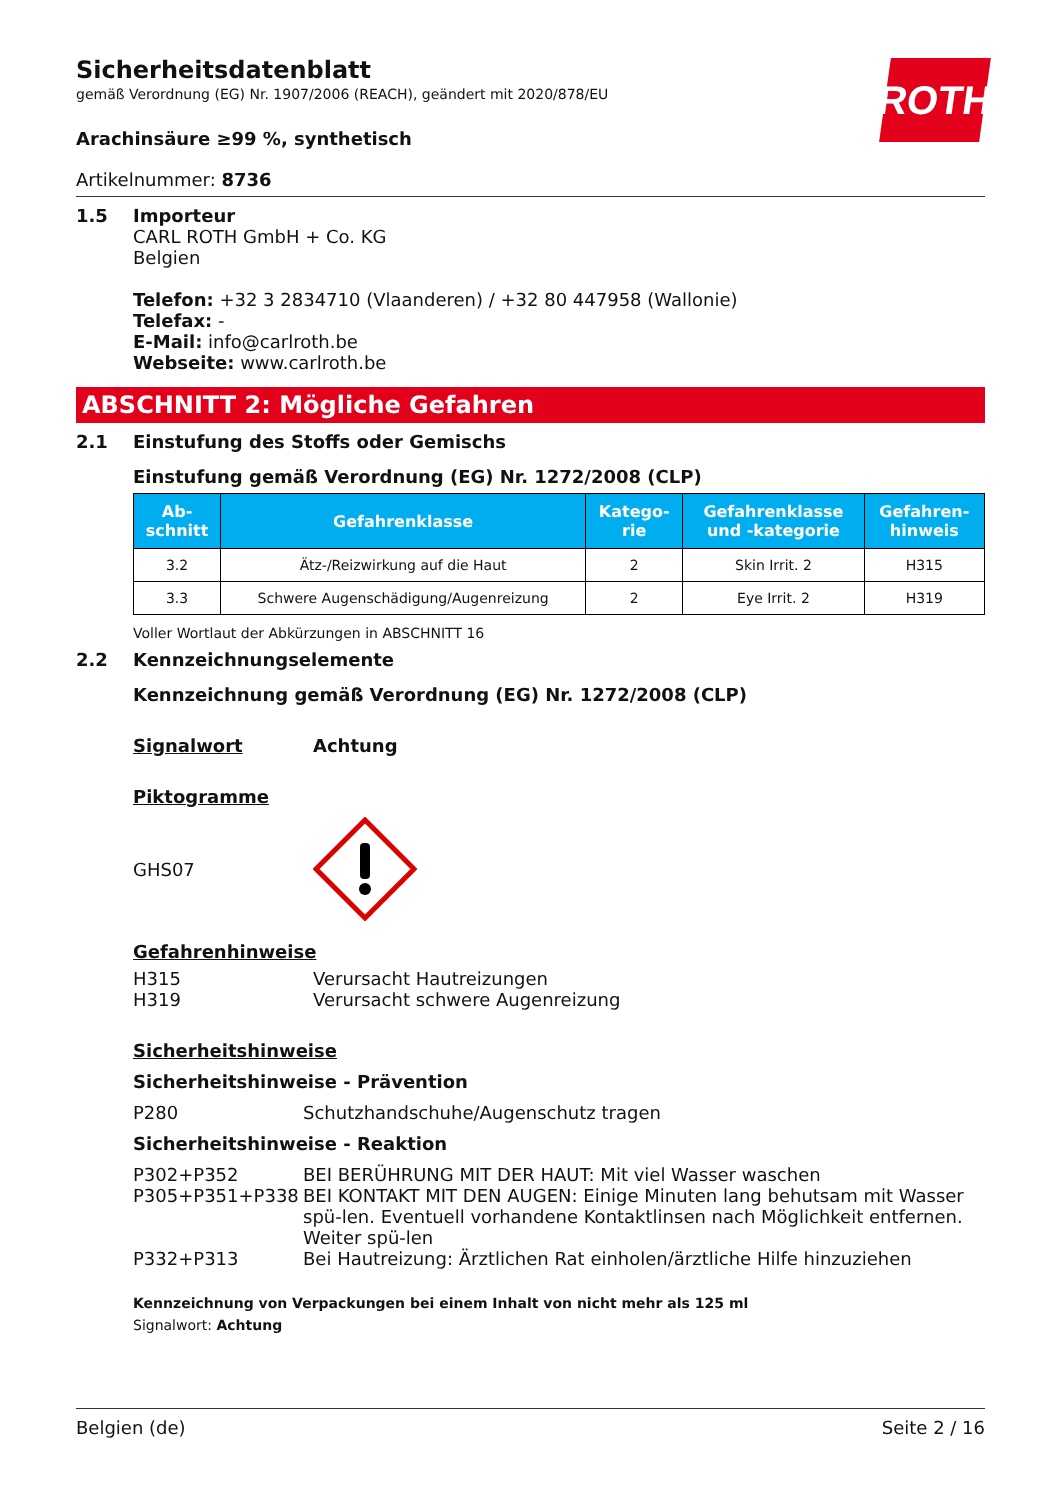Sicherheitsdatenblatt
gemäß Verordnung (EG) Nr. 1907/2006 (REACH), geändert mit 2020/878/EU
ROTH
Arachinsäure ≥99 %, synthetisch
Artikelnummer: 8736
1.5 Importeur
CARL ROTH GmbH + Co. KG
Belgien
Telefon: +32 3 2834710 (Vlaanderen) / +32 80 447958 (Wallonie)
Telefax: -
E-Mail: info@carlroth.be
Webseite: www.carlroth.be
ABSCHNITT 2: Mögliche Gefahren
2.1 Einstufung des Stoffs oder Gemischs
Einstufung gemäß Verordnung (EG) Nr. 1272/2008 (CLP)
| Ab- schnitt | Gefahrenklasse | Katego- rie | Gefahrenklasse und -kategorie | Gefahren- hinweis |
| --- | --- | --- | --- | --- |
| 3.2 | Ätz-/Reizwirkung auf die Haut | 2 | Skin Irrit. 2 | H315 |
| 3.3 | Schwere Augenschädigung/Augenreizung | 2 | Eye Irrit. 2 | H319 |
Voller Wortlaut der Abkürzungen in ABSCHNITT 16
2.2 Kennzeichnungselemente
Kennzeichnung gemäß Verordnung (EG) Nr. 1272/2008 (CLP)
Signalwort Achtung
Piktogramme
GHS07
Gefahrenhinweise
H315 Verursacht Hautreizungen
H319 Verursacht schwere Augenreizung
Sicherheitshinweise
Sicherheitshinweise - Prävention
P280 Schutzhandschuhe/Augenschutz tragen
Sicherheitshinweise - Reaktion
P302+P352 BEI BERÜHRUNG MIT DER HAUT: Mit viel Wasser waschen
P305+P351+P338 BEI KONTAKT MIT DEN AUGEN: Einige Minuten lang behutsam mit Wasser spü-len. Eventuell vorhandene Kontaktlinsen nach Möglichkeit entfernen. Weiter spü-len
P332+P313 Bei Hautreizung: Ärztlichen Rat einholen/ärztliche Hilfe hinzuziehen
Kennzeichnung von Verpackungen bei einem Inhalt von nicht mehr als 125 ml
Signalwort: Achtung
Belgien (de) Seite 2 / 16